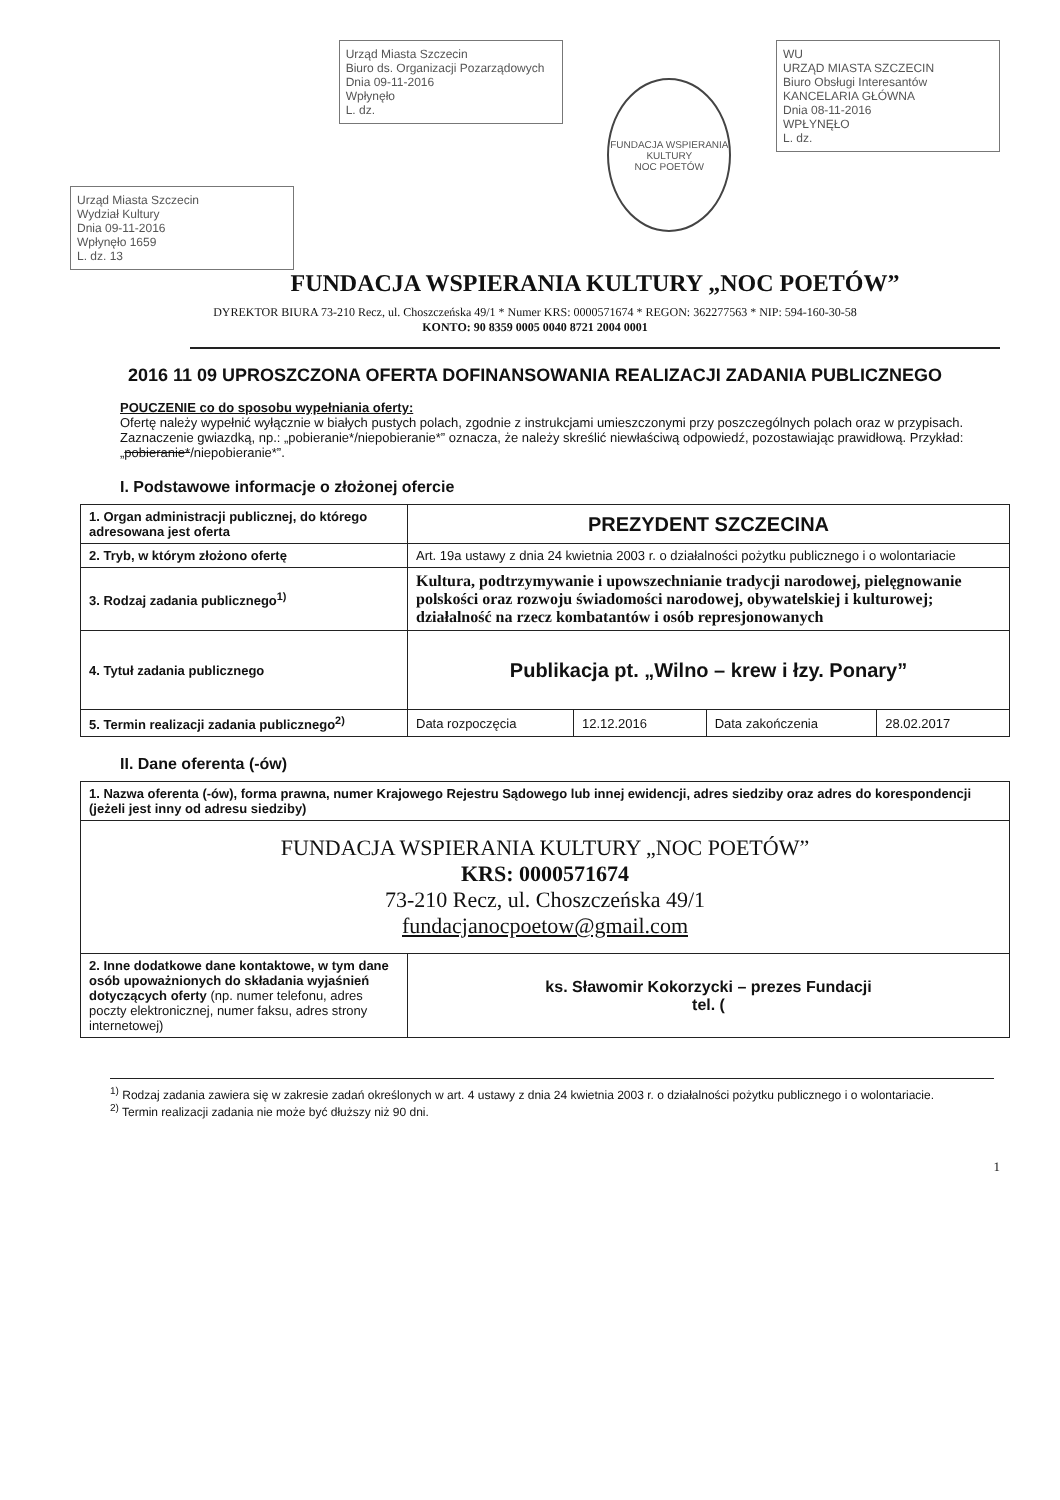Urząd Miasta Szczecin
Wydział Kultury
Dnia 09-11-2016
Wpłynęło 1659
L. dz. 13
Urząd Miasta Szczecin
Biuro ds. Organizacji Pozarządowych
Dnia 09-11-2016
Wpłynęło
L. dz.
FUNDACJA WSPIERANIA KULTURY
NOC POETÓW
WU
URZĄD MIASTA SZCZECIN
Biuro Obsługi Interesantów
KANCELARIA GŁÓWNA
Dnia 08-11-2016
WPŁYNĘŁO
L. dz.
FUNDACJA WSPIERANIA KULTURY „NOC POETÓW”
DYREKTOR BIURA 73-210 Recz, ul. Choszczeńska 49/1 * Numer KRS: 0000571674 * REGON: 362277563 * NIP: 594-160-30-58
KONTO: 90 8359 0005 0040 8721 2004 0001
2016 11 09 UPROSZCZONA OFERTA DOFINANSOWANIA REALIZACJI ZADANIA PUBLICZNEGO
POUCZENIE co do sposobu wypełniania oferty:
Ofertę należy wypełnić wyłącznie w białych pustych polach, zgodnie z instrukcjami umieszczonymi przy poszczególnych polach oraz w przypisach.
Zaznaczenie gwiazdką, np.: „pobieranie*/niepobieranie*” oznacza, że należy skreślić niewłaściwą odpowiedź, pozostawiając prawidłową. Przykład: „pobieranie*/niepobieranie*”.
I. Podstawowe informacje o złożonej ofercie
| 1. Organ administracji publicznej, do którego adresowana jest oferta | PREZYDENT SZCZECINA | | | |
| 2. Tryb, w którym złożono ofertę | Art. 19a ustawy z dnia 24 kwietnia 2003 r. o działalności pożytku publicznego i o wolontariacie | | | |
| 3. Rodzaj zadania publicznego<sup>1)</sup> | Kultura, podtrzymywanie i upowszechnianie tradycji narodowej, pielęgnowanie polskości oraz rozwoju świadomości narodowej, obywatelskiej i kulturowej; działalność na rzecz kombatantów i osób represjonowanych | | | |
| 4. Tytuł zadania publicznego | Publikacja pt. „Wilno – krew i łzy. Ponary” | | | |
| 5. Termin realizacji zadania publicznego<sup>2)</sup> | Data rozpoczęcia | 12.12.2016 | Data zakończenia | 28.02.2017 |
II. Dane oferenta (-ów)
| 1. Nazwa oferenta (-ów), forma prawna, numer Krajowego Rejestru Sądowego lub innej ewidencji, adres siedziby oraz adres do korespondencji (jeżeli jest inny od adresu siedziby) | |
| FUNDACJA WSPIERANIA KULTURY „NOC POETÓW” KRS: 0000571674 73-210 Recz, ul. Choszczeńska 49/1 fundacjanocpoetow@gmail.com | |
| 2. Inne dodatkowe dane kontaktowe, w tym dane osób upoważnionych do składania wyjaśnień dotyczących oferty (np. numer telefonu, adres poczty elektronicznej, numer faksu, adres strony internetowej) | ks. Sławomir Kokorzycki – prezes Fundacji tel. ( |
<sup>1)</sup> Rodzaj zadania zawiera się w zakresie zadań określonych w art. 4 ustawy z dnia 24 kwietnia 2003 r. o działalności pożytku publicznego i o wolontariacie.
<sup>2)</sup> Termin realizacji zadania nie może być dłuższy niż 90 dni.
1